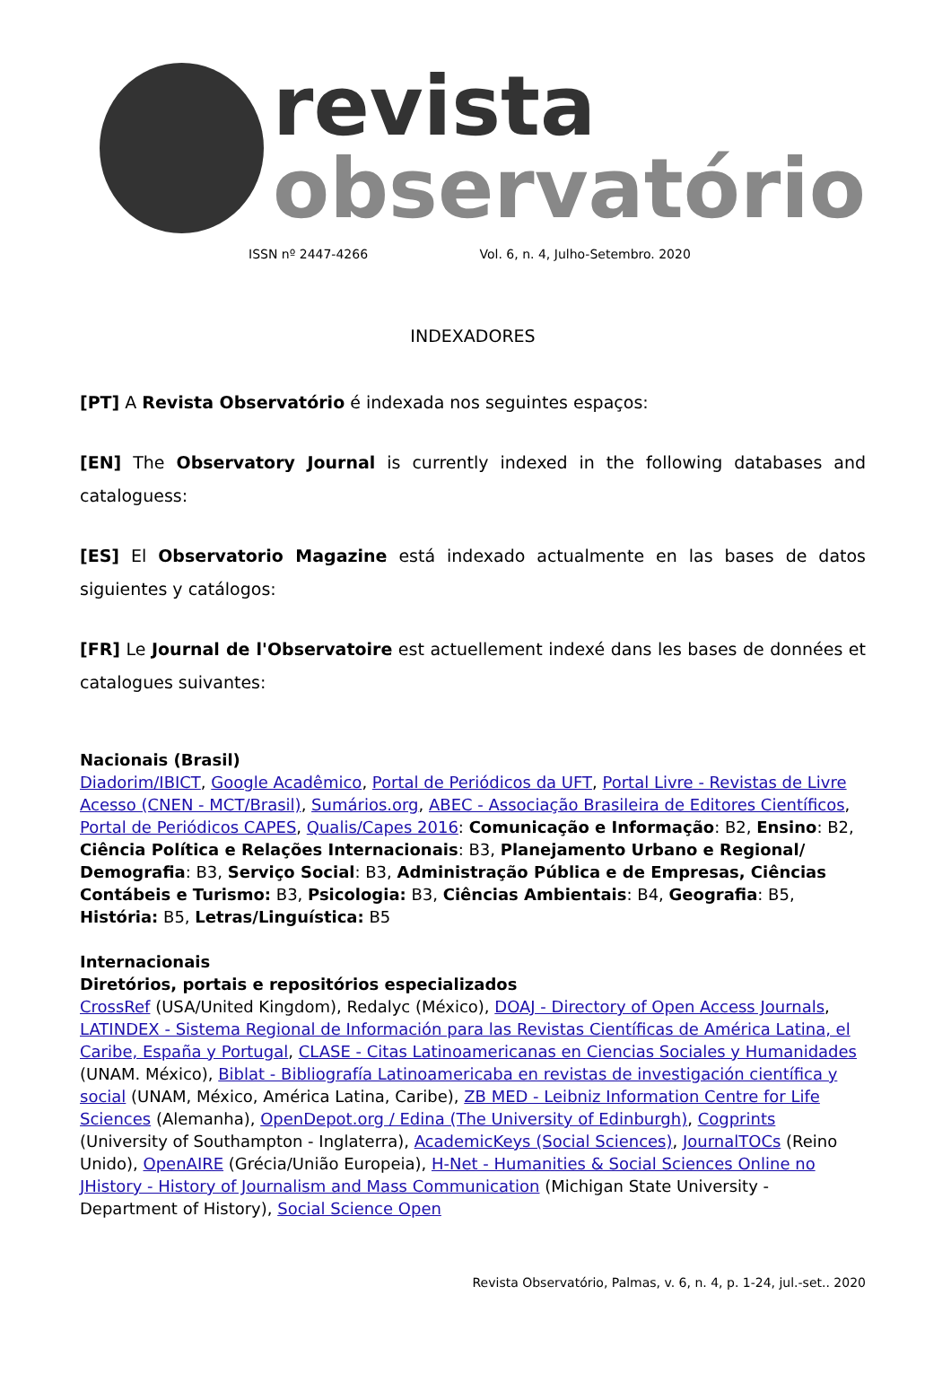revista
observatório
ISSN nº 2447-4266 Vol. 6, n. 4, Julho-Setembro. 2020
INDEXADORES
[PT] A Revista Observatório é indexada nos seguintes espaços:
[EN] The Observatory Journal is currently indexed in the following databases and cataloguess:
[ES] El Observatorio Magazine está indexado actualmente en las bases de datos siguientes y catálogos:
[FR] Le Journal de l'Observatoire est actuellement indexé dans les bases de données et catalogues suivantes:
Nacionais (Brasil)
Diadorim/IBICT, Google Acadêmico, Portal de Periódicos da UFT, Portal Livre - Revistas de Livre Acesso (CNEN - MCT/Brasil), Sumários.org, ABEC - Associação Brasileira de Editores Científicos, Portal de Periódicos CAPES, Qualis/Capes 2016: Comunicação e Informação: B2, Ensino: B2, Ciência Política e Relações Internacionais: B3, Planejamento Urbano e Regional/ Demografia: B3, Serviço Social: B3, Administração Pública e de Empresas, Ciências Contábeis e Turismo: B3, Psicologia: B3, Ciências Ambientais: B4, Geografia: B5, História: B5, Letras/Linguística: B5
Internacionais
Diretórios, portais e repositórios especializados
CrossRef (USA/United Kingdom), Redalyc (México), DOAJ - Directory of Open Access Journals, LATINDEX - Sistema Regional de Información para las Revistas Científicas de América Latina, el Caribe, España y Portugal, CLASE - Citas Latinoamericanas en Ciencias Sociales y Humanidades (UNAM. México), Biblat - Bibliografía Latinoamericaba en revistas de investigación científica y social (UNAM, México, América Latina, Caribe), ZB MED - Leibniz Information Centre for Life Sciences (Alemanha), OpenDepot.org / Edina (The University of Edinburgh), Cogprints (University of Southampton - Inglaterra), AcademicKeys (Social Sciences), JournalTOCs (Reino Unido), OpenAIRE (Grécia/União Europeia), H-Net - Humanities & Social Sciences Online no JHistory - History of Journalism and Mass Communication (Michigan State University - Department of History), Social Science Open
Revista Observatório, Palmas, v. 6, n. 4, p. 1-24, jul.-set.. 2020